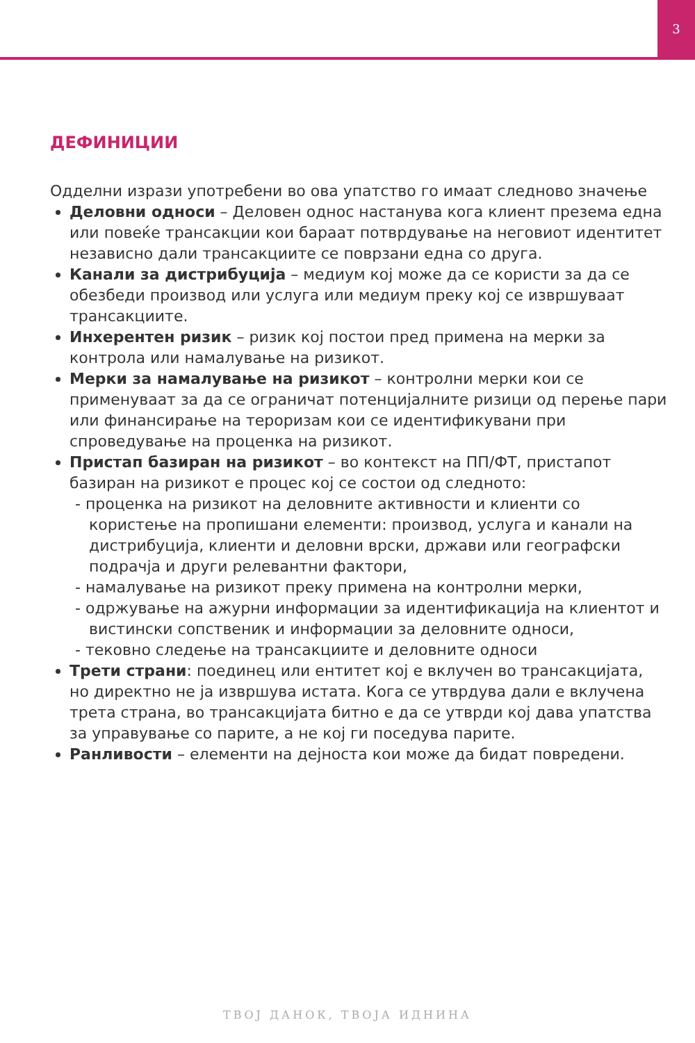3
ДЕФИНИЦИИ
Одделни изрази употребени во ова упатство го имаат следново значење
Деловни односи – Деловен однос настанува кога клиент презема една или повеќе трансакции кои бараат потврдување на неговиот идентитет независно дали трансакциите се поврзани една со друга.
Канали за дистрибуција – медиум кој може да се користи за да се обезбеди производ или услуга или медиум преку кој се извршуваат трансакциите.
Инхерентен ризик – ризик кој постои пред примена на мерки за контрола или намалување на ризикот.
Мерки за намалување на ризикот – контролни мерки кои се применуваат за да се ограничат потенцијалните ризици од перење пари или финансирање на тероризам кои се идентификувани при спроведување на проценка на ризикот.
Пристап базиран на ризикот – во контекст на ПП/ФТ, пристапот базиран на ризикот е процес кој се состои од следното:
- проценка на ризикот на деловните активности и клиенти со користење на пропишани елементи: производ, услуга и канали на дистрибуција, клиенти и деловни врски, држави или географски подрачја и други релевантни фактори,
- намалување на ризикот преку примена на контролни мерки,
- одржување на ажурни информации за идентификација на клиентот и вистински сопственик и информации за деловните односи,
- тековно следење на трансакциите и деловните односи
Трети страни: поединец или ентитет кој е вклучен во трансакцијата, но директно не ја извршува истата. Кога се утврдува дали е вклучена трета страна, во трансакцијата битно е да се утврди кој дава упатства за управување со парите, а не кој ги поседува парите.
Ранливости – елементи на дејноста кои може да бидат повредени.
ТВОЈ ДАНОК, ТВОЈА ИДНИНА